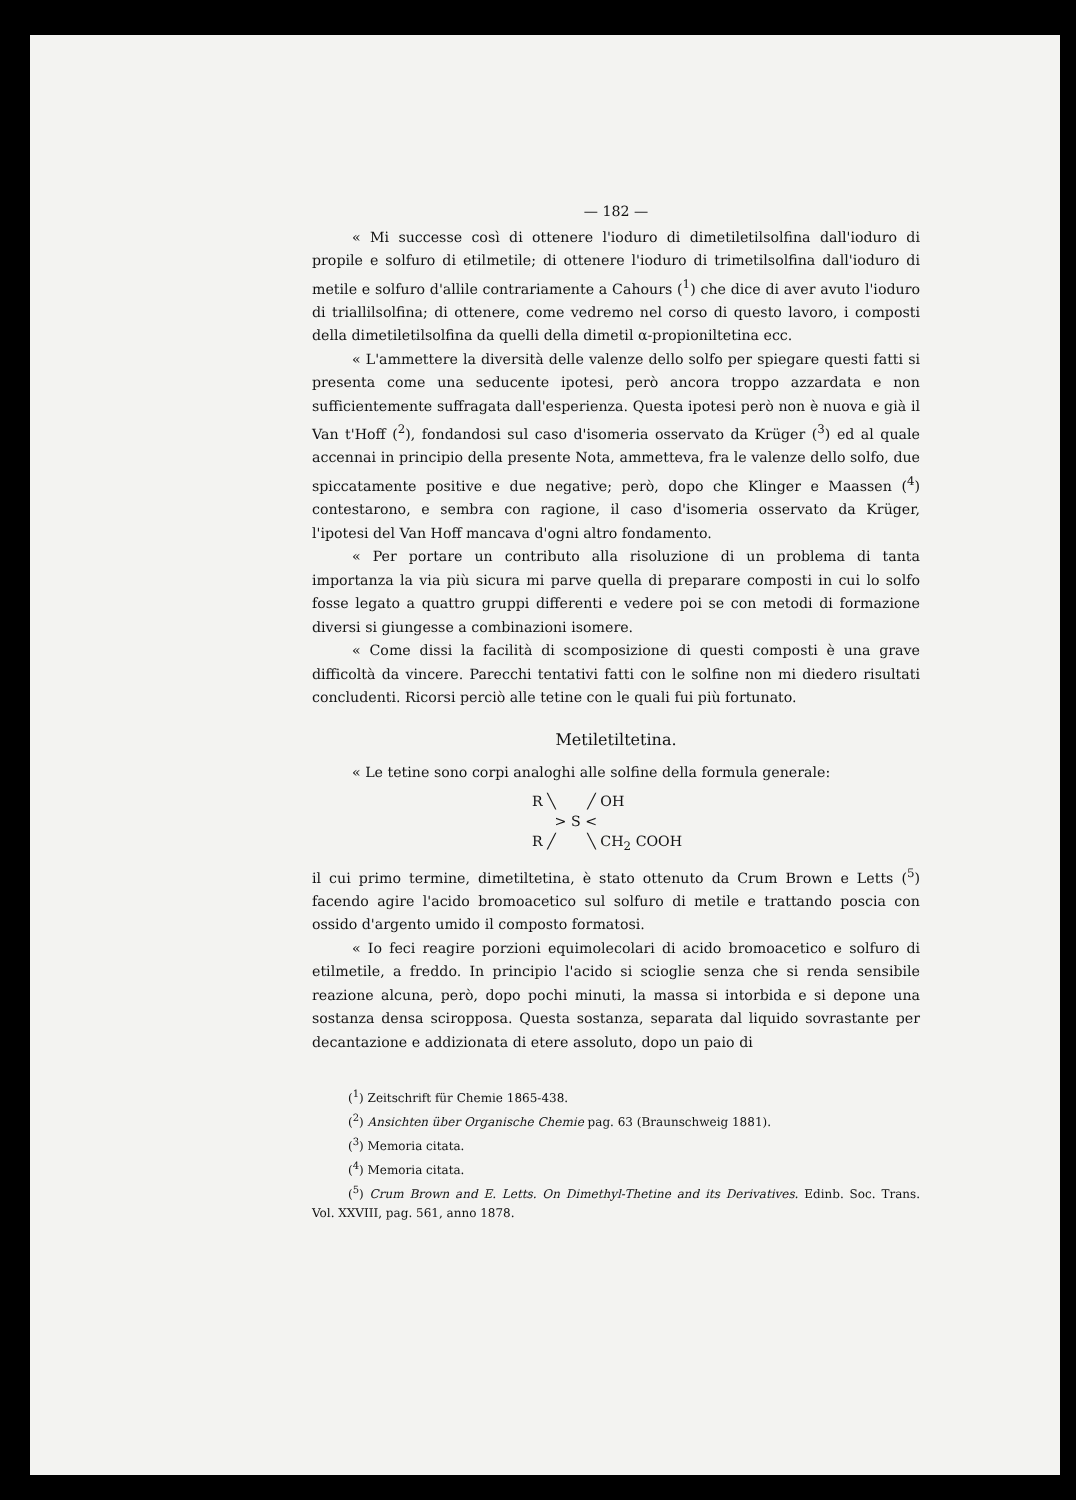— 182 —
« Mi successe così di ottenere l'ioduro di dimetiletilsolfina dall'ioduro di propile e solfuro di etilmetile; di ottenere l'ioduro di trimetilsolfina dall'ioduro di metile e solfuro d'allile contrariamente a Cahours (<sup>1</sup>) che dice di aver avuto l'ioduro di triallilsolfina; di ottenere, come vedremo nel corso di questo lavoro, i composti della dimetiletilsolfina da quelli della dimetil α-propioniltetina ecc.
« L'ammettere la diversità delle valenze dello solfo per spiegare questi fatti si presenta come una seducente ipotesi, però ancora troppo azzardata e non sufficientemente suffragata dall'esperienza. Questa ipotesi però non è nuova e già il Van t'Hoff (<sup>2</sup>), fondandosi sul caso d'isomeria osservato da Krüger (<sup>3</sup>) ed al quale accennai in principio della presente Nota, ammetteva, fra le valenze dello solfo, due spiccatamente positive e due negative; però, dopo che Klinger e Maassen (<sup>4</sup>) contestarono, e sembra con ragione, il caso d'isomeria osservato da Krüger, l'ipotesi del Van Hoff mancava d'ogni altro fondamento.
« Per portare un contributo alla risoluzione di un problema di tanta importanza la via più sicura mi parve quella di preparare composti in cui lo solfo fosse legato a quattro gruppi differenti e vedere poi se con metodi di formazione diversi si giungesse a combinazioni isomere.
« Come dissi la facilità di scomposizione di questi composti è una grave difficoltà da vincere. Parecchi tentativi fatti con le solfine non mi diedero risultati concludenti. Ricorsi perciò alle tetine con le quali fui più fortunato.
Metiletiltetina.
« Le tetine sono corpi analoghi alle solfine della formula generale:
R ╲ ╱ OH
> S <
R ╱ ╲ CH<sub>2</sub> COOH
il cui primo termine, dimetiltetina, è stato ottenuto da Crum Brown e Letts (<sup>5</sup>) facendo agire l'acido bromoacetico sul solfuro di metile e trattando poscia con ossido d'argento umido il composto formatosi.
« Io feci reagire porzioni equimolecolari di acido bromoacetico e solfuro di etilmetile, a freddo. In principio l'acido si scioglie senza che si renda sensibile reazione alcuna, però, dopo pochi minuti, la massa si intorbida e si depone una sostanza densa sciropposa. Questa sostanza, separata dal liquido sovrastante per decantazione e addizionata di etere assoluto, dopo un paio di
(<sup>1</sup>) Zeitschrift für Chemie 1865-438.
(<sup>2</sup>) Ansichten über Organische Chemie pag. 63 (Braunschweig 1881).
(<sup>3</sup>) Memoria citata.
(<sup>4</sup>) Memoria citata.
(<sup>5</sup>) Crum Brown and E. Letts. On Dimethyl-Thetine and its Derivatives. Edinb. Soc. Trans. Vol. XXVIII, pag. 561, anno 1878.